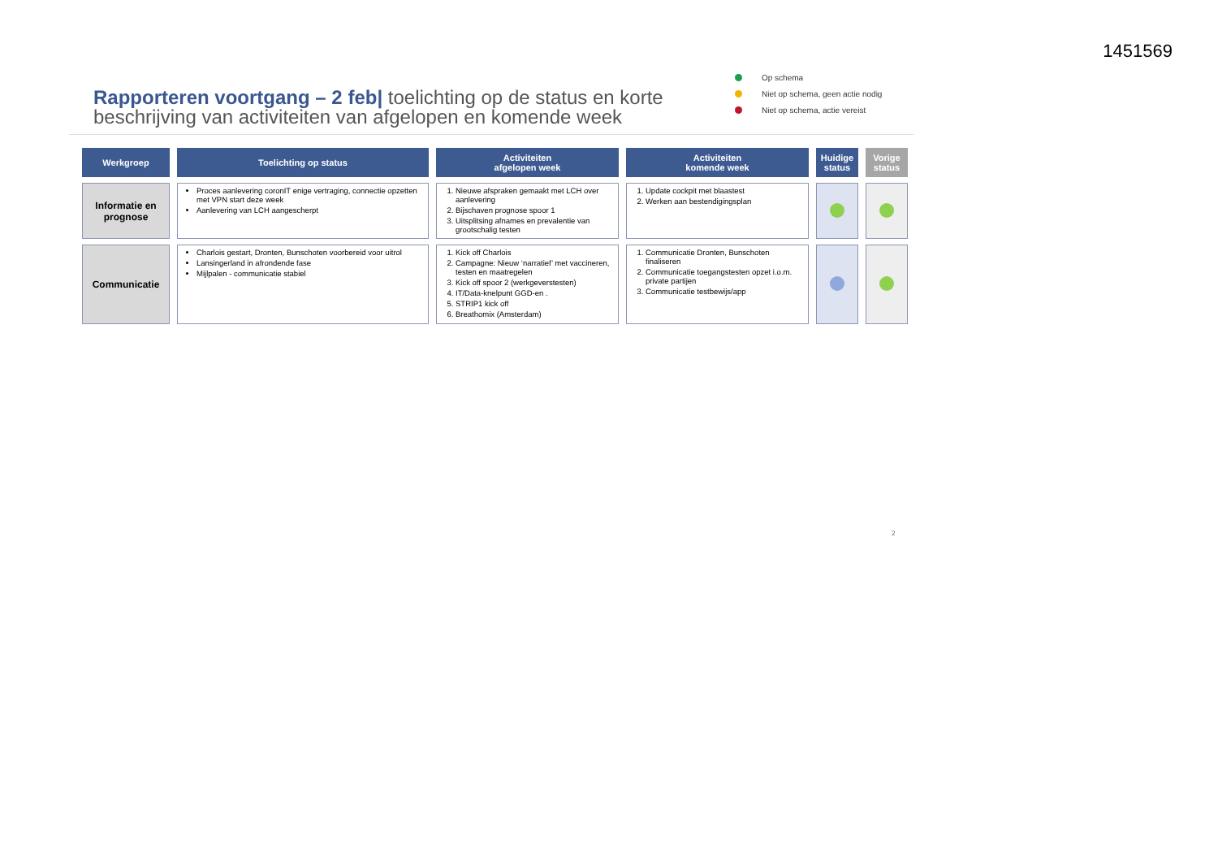1451569
Op schema
Niet op schema, geen actie nodig
Niet op schema, actie vereist
Rapporteren voortgang – 2 feb| toelichting op de status en korte beschrijving van activiteiten van afgelopen en komende week
| Werkgroep | Toelichting op status | Activiteiten afgelopen week | Activiteiten komende week | Huidige status | Vorige status |
| --- | --- | --- | --- | --- | --- |
| Informatie en prognose | Proces aanlevering coronIT enige vertraging, connectie opzetten met VPN start deze week Aanlevering van LCH aangescherpt | 1. Nieuwe afspraken gemaakt met LCH over aanlevering 2. Bijschaven prognose spoor 1 3. Uitsplitsing afnames en prevalentie van grootschalig testen | 1. Update cockpit met blaastest 2. Werken aan bestendigingsplan | | |
| Communicatie | Charlois gestart, Dronten, Bunschoten voorbereid voor uitrol Lansingerland in afrondende fase Mijlpalen - communicatie stabiel | 1. Kick off Charlois 2. Campagne: Nieuw ‘narratief’ met vaccineren, testen en maatregelen 3. Kick off spoor 2 (werkgeverstesten) 4. IT/Data-knelpunt GGD-en . 5. STRIP1 kick off 6. Breathomix (Amsterdam) | 1. Communicatie Dronten, Bunschoten finaliseren 2. Communicatie toegangstesten opzet i.o.m. private partijen 3. Communicatie testbewijs/app | | |
2